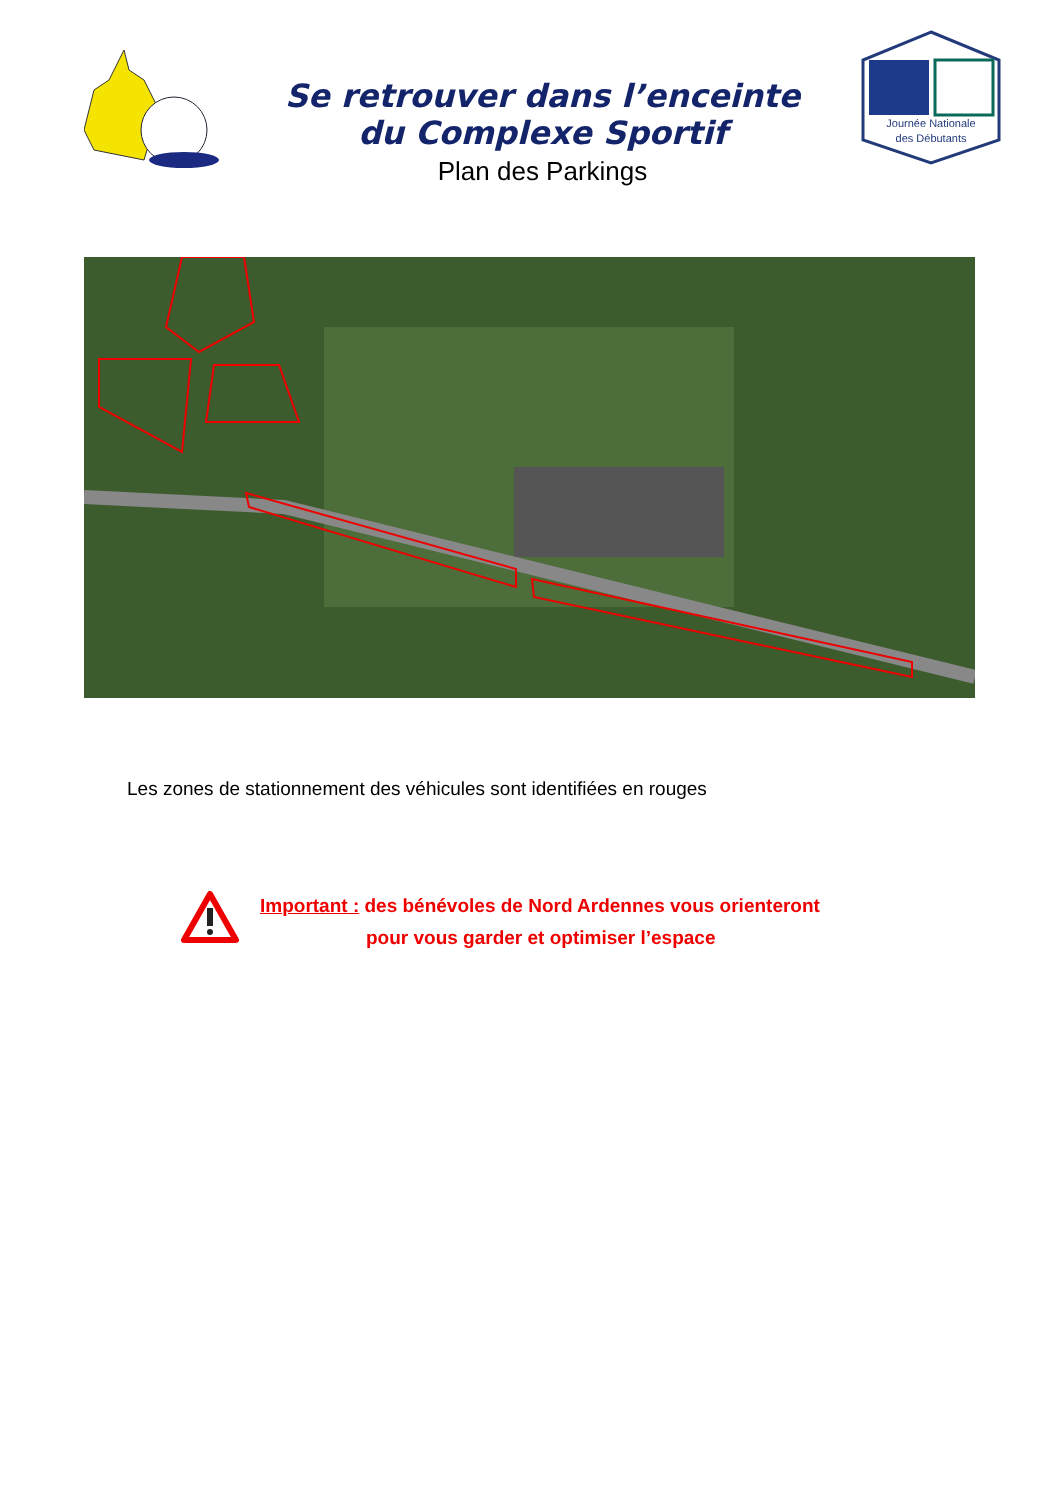Se retrouver dans l’enceinte
du Complexe Sportif
Plan des Parkings
Journée Nationale
des Débutants
Les zones de stationnement des véhicules sont identifiées en rouges
Important : des bénévoles de Nord Ardennes vous orienteront
pour vous garder et optimiser l’espace